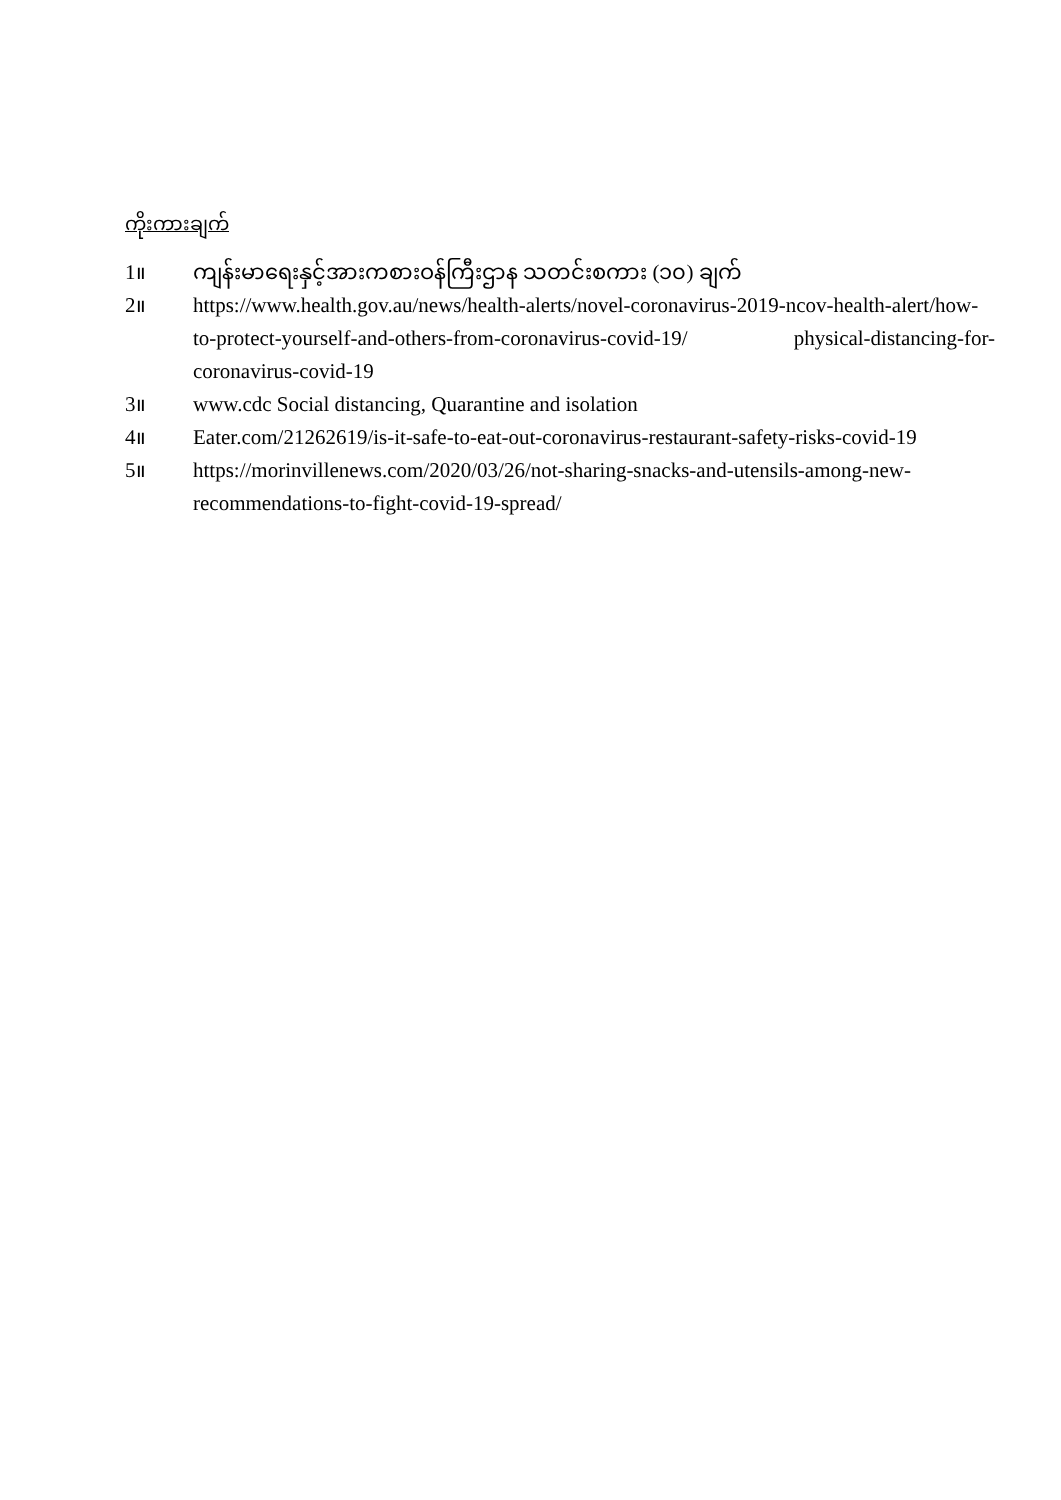ကိုးကားချက်
1။ ကျန်းမာရေးနှင့်အားကစားဝန်ကြီးဌာန သတင်းစကား (၁၀) ချက်
2။ https://www.health.gov.au/news/health-alerts/novel-coronavirus-2019-ncov-health-alert/how-to-protect-yourself-and-others-from-coronavirus-covid-19/ physical-distancing-for-coronavirus-covid-19
3။ www.cdc Social distancing, Quarantine and isolation
4။ Eater.com/21262619/is-it-safe-to-eat-out-coronavirus-restaurant-safety-risks-covid-19
5။ https://morinvillenews.com/2020/03/26/not-sharing-snacks-and-utensils-among-new-recommendations-to-fight-covid-19-spread/